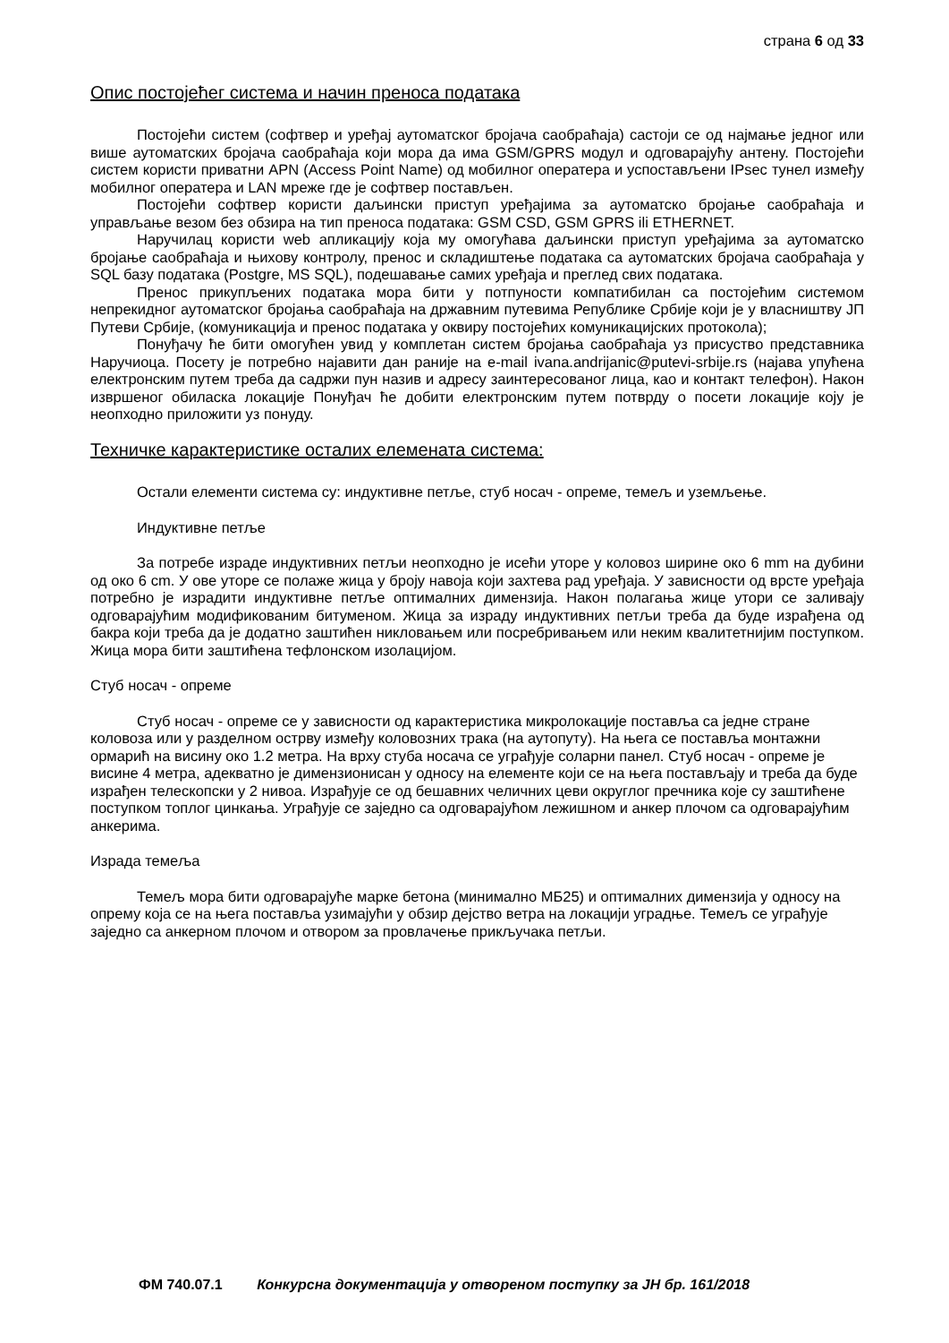страна 6 од 33
Опис постојећег система и начин преноса података
Постојећи систем (софтвер и уређај аутоматског бројача саобраћаја) састоји се од најмање једног или више аутоматских бројача саобраћаја који мора да има GSM/GPRS модул и одговарајућу антену. Постојећи систем користи приватни APN (Access Point Name) од мобилног оператера и успостављени IPsec тунел између мобилног оператера и LAN мреже где је софтвер постављен.
Постојећи софтвер користи даљински приступ уређајима за аутоматско бројање саобраћаја и управљање везом без обзира на тип преноса података: GSM CSD, GSM GPRS ili ETHERNET.
Наручилац користи web апликацију која му омогућава даљински приступ уређајима за аутоматско бројање саобраћаја и њихову контролу, пренос и складиштење података са аутоматских бројача саобраћаја у SQL базу података (Postgre, MS SQL), подешавање самих уређаја и преглед свих података.
Пренос прикупљених података мора бити у потпуности компатибилан са постојећим системом непрекидног аутоматског бројања саобраћаја на државним путевима Републике Србије који је у власништву ЈП Путеви Србије, (комуникација и пренос података у оквиру постојећих комуникацијских протокола);
Понуђачу ће бити омогућен увид у комплетан систем бројања саобраћаја уз присуство представника Наручиоца. Посету је потребно најавити дан раније на e-mail ivana.andrijanic@putevi-srbije.rs (најава упућена електронским путем треба да садржи пун назив и адресу заинтересованог лица, као и контакт телефон). Након извршеног обиласка локације Понуђач ће добити електронским путем потврду о посети локације коју је неопходно приложити уз понуду.
Техничке карактеристике осталих елемената система:
Остали елементи система су: индуктивне петље, стуб носач - опреме, темељ и уземљење.
Индуктивне петље
За потребе израде индуктивних петљи неопходно је исећи уторе у коловоз ширине око 6 mm на дубини од око 6 cm. У ове уторе се полаже жица у броју навоја који захтева рад уређаја. У зависности од врсте уређаја потребно је израдити индуктивне петље оптималних димензија. Након полагања жице утори се заливају одговарајућим модификованим битуменом. Жица за израду индуктивних петљи треба да буде израђена од бакра који треба да је додатно заштићен никловањем или посребривањем или неким квалитетнијим поступком. Жица мора бити заштићена тефлонском изолацијом.
Стуб носач - опреме
Стуб носач - опреме се у зависности од карактеристика микролокације поставља са једне стране коловоза или у разделном острву између коловозних трака (на аутопуту). На њега се поставља монтажни ормарић на висину око 1.2 метра. На врху стуба носача се уграђује соларни панел. Стуб носач - опреме је висине 4 метра, адекватно је димензионисан у односу на елементе који се на њега постављају и треба да буде израђен телескопски у 2 нивоа. Израђује се од бешавних челичних цеви округлог пречника које су заштићене поступком топлог цинкања. Уграђује се заједно са одговарајућом лежишном и анкер плочом са одговарајућим анкерима.
Израда темеља
Темељ мора бити одговарајуће марке бетона (минимално МБ25) и оптималних димензија у односу на опрему која се на њега поставља узимајући у обзир дејство ветра на локацији уградње. Темељ се уграђује заједно са анкерном плочом и отвором за провлачење прикључака петљи.
ФМ 740.07.1 Конкурсна документација у отвореном поступку за ЈН бр. 161/2018